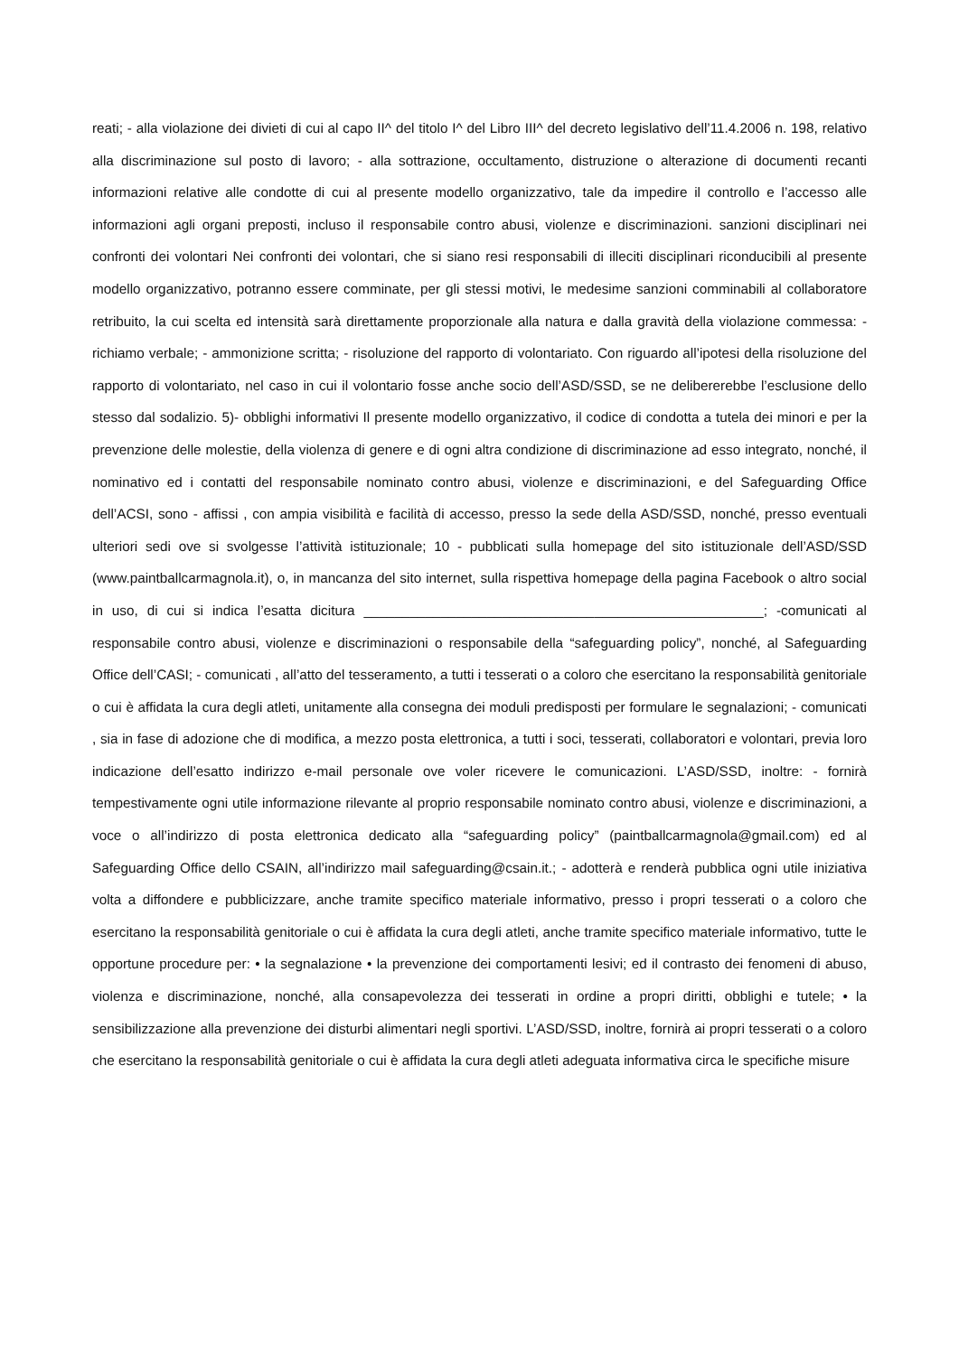reati; - alla violazione dei divieti di cui al capo II^ del titolo I^ del Libro III^ del decreto legislativo dell’11.4.2006 n. 198, relativo alla discriminazione sul posto di lavoro; - alla sottrazione, occultamento, distruzione o alterazione di documenti recanti informazioni relative alle condotte di cui al presente modello organizzativo, tale da impedire il controllo e l’accesso alle informazioni agli organi preposti, incluso il responsabile contro abusi, violenze e discriminazioni. sanzioni disciplinari nei confronti dei volontari Nei confronti dei volontari, che si siano resi responsabili di illeciti disciplinari riconducibili al presente modello organizzativo, potranno essere comminate, per gli stessi motivi, le medesime sanzioni comminabili al collaboratore retribuito, la cui scelta ed intensità sarà direttamente proporzionale alla natura e dalla gravità della violazione commessa: - richiamo verbale; - ammonizione scritta; - risoluzione del rapporto di volontariato. Con riguardo all’ipotesi della risoluzione del rapporto di volontariato, nel caso in cui il volontario fosse anche socio dell’ASD/SSD, se ne delibererebbe l’esclusione dello stesso dal sodalizio. 5)- obblighi informativi Il presente modello organizzativo, il codice di condotta a tutela dei minori e per la prevenzione delle molestie, della violenza di genere e di ogni altra condizione di discriminazione ad esso integrato, nonché, il nominativo ed i contatti del responsabile nominato contro abusi, violenze e discriminazioni, e del Safeguarding Office dell’ACSI, sono - affissi , con ampia visibilità e facilità di accesso, presso la sede della ASD/SSD, nonché, presso eventuali ulteriori sedi ove si svolgesse l’attività istituzionale; 10 - pubblicati sulla homepage del sito istituzionale dell’ASD/SSD (www.paintballcarmagnola.it), o, in mancanza del sito internet, sulla rispettiva homepage della pagina Facebook o altro social in uso, di cui si indica l’esatta dicitura ____________________________________________________; -comunicati al responsabile contro abusi, violenze e discriminazioni o responsabile della “safeguarding policy”, nonché, al Safeguarding Office dell’CASI; - comunicati , all’atto del tesseramento, a tutti i tesserati o a coloro che esercitano la responsabilità genitoriale o cui è affidata la cura degli atleti, unitamente alla consegna dei moduli predisposti per formulare le segnalazioni; - comunicati , sia in fase di adozione che di modifica, a mezzo posta elettronica, a tutti i soci, tesserati, collaboratori e volontari, previa loro indicazione dell’esatto indirizzo e-mail personale ove voler ricevere le comunicazioni. L’ASD/SSD, inoltre: - fornirà tempestivamente ogni utile informazione rilevante al proprio responsabile nominato contro abusi, violenze e discriminazioni, a voce o all’indirizzo di posta elettronica dedicato alla “safeguarding policy” (paintballcarmagnola@gmail.com) ed al Safeguarding Office dello CSAIN, all’indirizzo mail safeguarding@csain.it.; - adotterà e renderà pubblica ogni utile iniziativa volta a diffondere e pubblicizzare, anche tramite specifico materiale informativo, presso i propri tesserati o a coloro che esercitano la responsabilità genitoriale o cui è affidata la cura degli atleti, anche tramite specifico materiale informativo, tutte le opportune procedure per: • la segnalazione • la prevenzione dei comportamenti lesivi; ed il contrasto dei fenomeni di abuso, violenza e discriminazione, nonché, alla consapevolezza dei tesserati in ordine a propri diritti, obblighi e tutele; • la sensibilizzazione alla prevenzione dei disturbi alimentari negli sportivi. L’ASD/SSD, inoltre, fornirà ai propri tesserati o a coloro che esercitano la responsabilità genitoriale o cui è affidata la cura degli atleti adeguata informativa circa le specifiche misure